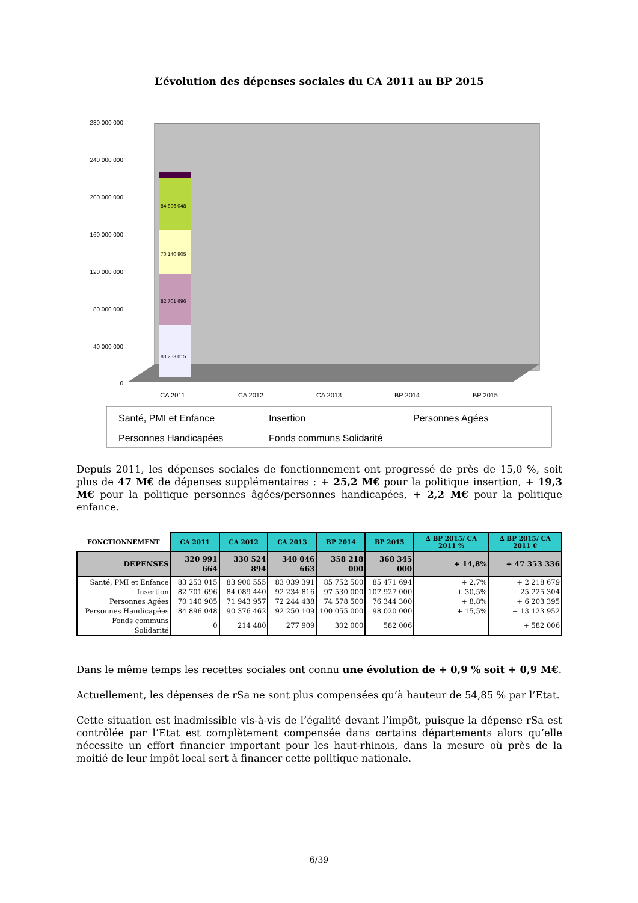L’évolution des dépenses sociales du CA 2011 au BP 2015
0
40 000 000
80 000 000
120 000 000
160 000 000
200 000 000
240 000 000
280 000 000
83 253 015
82 701 696
70 140 905
84 896 048
CA 2011
CA 2012
CA 2013
BP 2014
BP 2015
Santé, PMI et Enfance
Insertion
Personnes Agées
Personnes Handicapées
Fonds communs Solidarité
Depuis 2011, les dépenses sociales de fonctionnement ont progressé de près de 15,0 %, soit plus de 47 M€ de dépenses supplémentaires : + 25,2 M€ pour la politique insertion, + 19,3 M€ pour la politique personnes âgées/personnes handicapées, + 2,2 M€ pour la politique enfance.
| FONCTIONNEMENT | CA 2011 | CA 2012 | CA 2013 | BP 2014 | BP 2015 | ∆ BP 2015/ CA 2011 % | ∆ BP 2015/ CA 2011 € |
| --- | --- | --- | --- | --- | --- | --- | --- |
| DEPENSES | 320 991 664 | 330 524 894 | 340 046 663 | 358 218 000 | 368 345 000 | + 14,8% | + 47 353 336 |
| Santé, PMI et Enfance | 83 253 015 | 83 900 555 | 83 039 391 | 85 752 500 | 85 471 694 | + 2,7% | + 2 218 679 |
| Insertion | 82 701 696 | 84 089 440 | 92 234 816 | 97 530 000 | 107 927 000 | + 30,5% | + 25 225 304 |
| Personnes Agées | 70 140 905 | 71 943 957 | 72 244 438 | 74 578 500 | 76 344 300 | + 8,8% | + 6 203 395 |
| Personnes Handicapées | 84 896 048 | 90 376 462 | 92 250 109 | 100 055 000 | 98 020 000 | + 15,5% | + 13 123 952 |
| Fonds communs Solidarité | 0 | 214 480 | 277 909 | 302 000 | 582 006 | | + 582 006 |
Dans le même temps les recettes sociales ont connu une évolution de + 0,9 % soit + 0,9 M€.
Actuellement, les dépenses de rSa ne sont plus compensées qu’à hauteur de 54,85 % par l’Etat.
Cette situation est inadmissible vis-à-vis de l’égalité devant l’impôt, puisque la dépense rSa est contrôlée par l’Etat est complètement compensée dans certains départements alors qu’elle nécessite un effort financier important pour les haut-rhinois, dans la mesure où près de la moitié de leur impôt local sert à financer cette politique nationale.
6/39